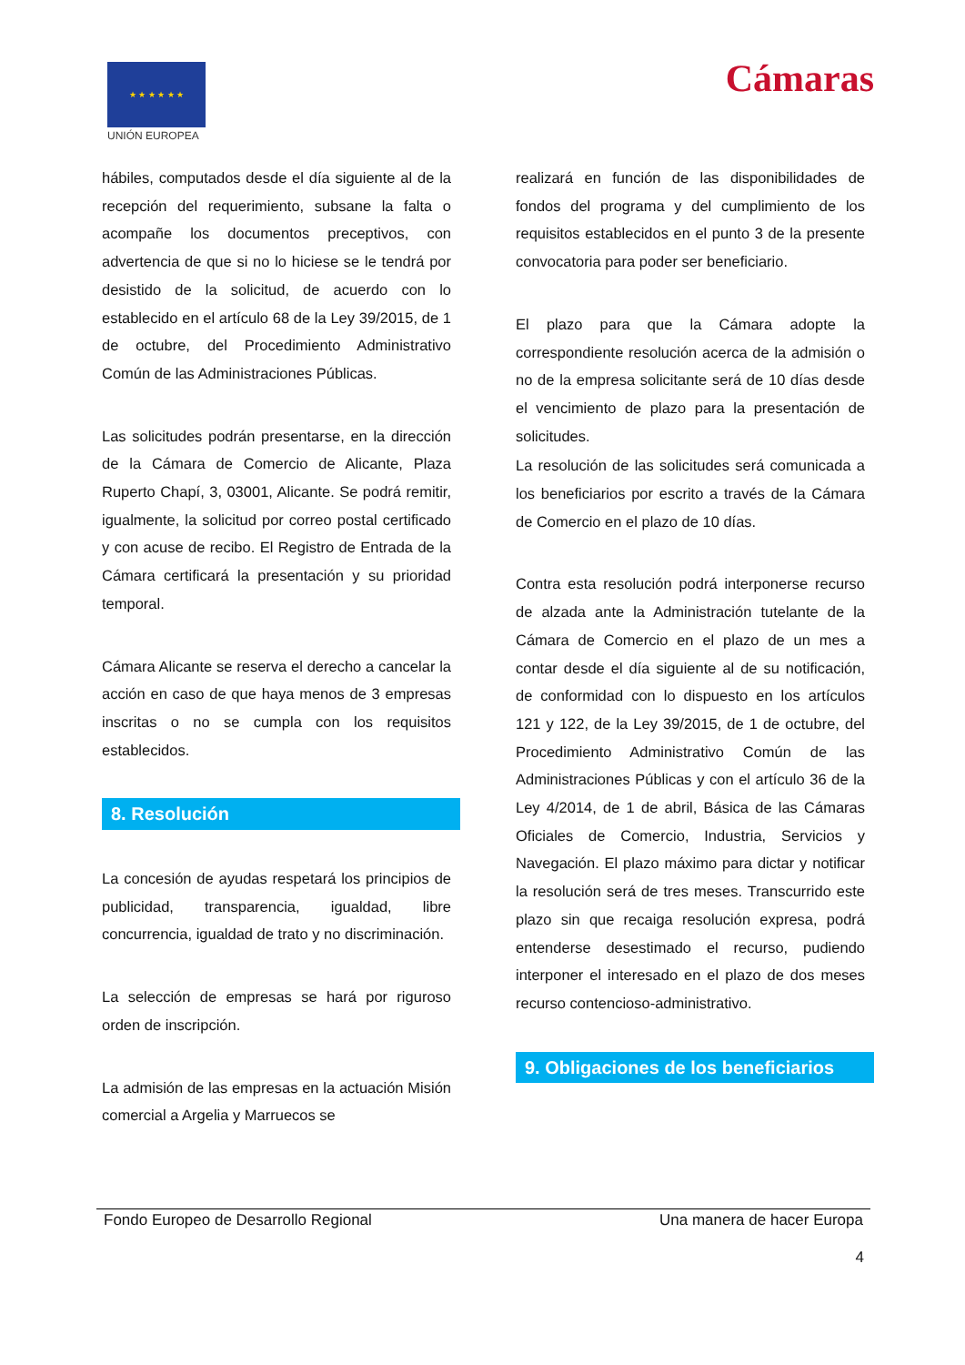★ ★ ★ ★ ★ ★
UNIÓN EUROPEA
Cámaras
hábiles, computados desde el día siguiente al de la recepción del requerimiento, subsane la falta o acompañe los documentos preceptivos, con advertencia de que si no lo hiciese se le tendrá por desistido de la solicitud, de acuerdo con lo establecido en el artículo 68 de la Ley 39/2015, de 1 de octubre, del Procedimiento Administrativo Común de las Administraciones Públicas.
Las solicitudes podrán presentarse, en la dirección de la Cámara de Comercio de Alicante, Plaza Ruperto Chapí, 3, 03001, Alicante. Se podrá remitir, igualmente, la solicitud por correo postal certificado y con acuse de recibo. El Registro de Entrada de la Cámara certificará la presentación y su prioridad temporal.
Cámara Alicante se reserva el derecho a cancelar la acción en caso de que haya menos de 3 empresas inscritas o no se cumpla con los requisitos establecidos.
8. Resolución
La concesión de ayudas respetará los principios de publicidad, transparencia, igualdad, libre concurrencia, igualdad de trato y no discriminación.
La selección de empresas se hará por riguroso orden de inscripción.
La admisión de las empresas en la actuación Misión comercial a Argelia y Marruecos se
realizará en función de las disponibilidades de fondos del programa y del cumplimiento de los requisitos establecidos en el punto 3 de la presente convocatoria para poder ser beneficiario.
El plazo para que la Cámara adopte la correspondiente resolución acerca de la admisión o no de la empresa solicitante será de 10 días desde el vencimiento de plazo para la presentación de solicitudes.
La resolución de las solicitudes será comunicada a los beneficiarios por escrito a través de la Cámara de Comercio en el plazo de 10 días.
Contra esta resolución podrá interponerse recurso de alzada ante la Administración tutelante de la Cámara de Comercio en el plazo de un mes a contar desde el día siguiente al de su notificación, de conformidad con lo dispuesto en los artículos 121 y 122, de la Ley 39/2015, de 1 de octubre, del Procedimiento Administrativo Común de las Administraciones Públicas y con el artículo 36 de la Ley 4/2014, de 1 de abril, Básica de las Cámaras Oficiales de Comercio, Industria, Servicios y Navegación. El plazo máximo para dictar y notificar la resolución será de tres meses. Transcurrido este plazo sin que recaiga resolución expresa, podrá entenderse desestimado el recurso, pudiendo interponer el interesado en el plazo de dos meses recurso contencioso-administrativo.
9. Obligaciones de los beneficiarios
Fondo Europeo de Desarrollo Regional Una manera de hacer Europa
4